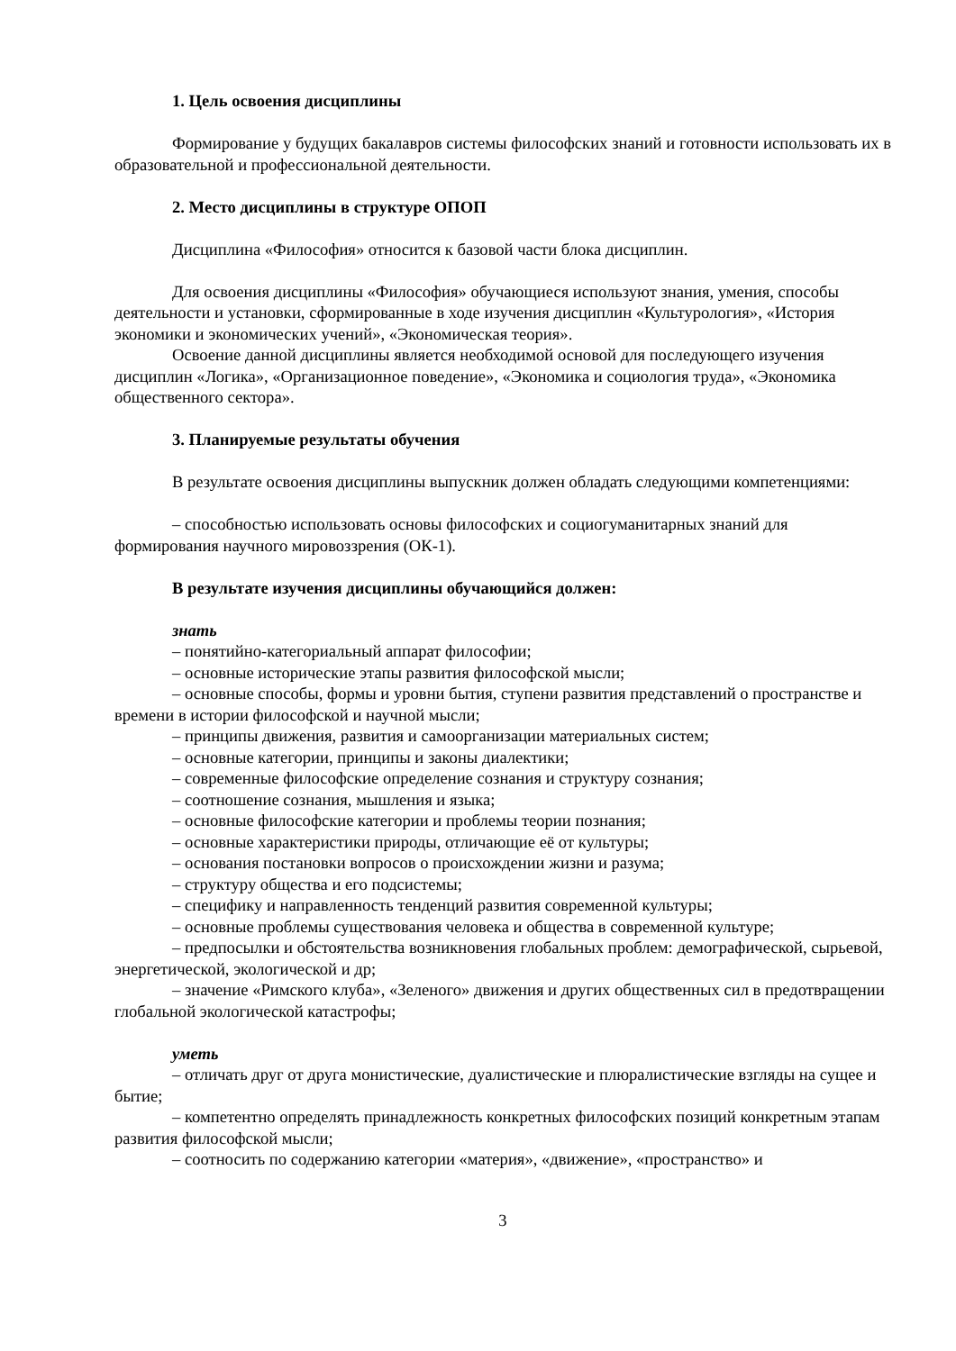1. Цель освоения дисциплины
Формирование у будущих бакалавров системы философских знаний и готовности использовать их в образовательной и профессиональной деятельности.
2. Место дисциплины в структуре ОПОП
Дисциплина «Философия» относится к базовой части блока дисциплин.
Для освоения дисциплины «Философия» обучающиеся используют знания, умения, способы деятельности и установки, сформированные в ходе изучения дисциплин «Культурология», «История экономики и экономических учений», «Экономическая теория».
Освоение данной дисциплины является необходимой основой для последующего изучения дисциплин «Логика», «Организационное поведение», «Экономика и социология труда», «Экономика общественного сектора».
3. Планируемые результаты обучения
В результате освоения дисциплины выпускник должен обладать следующими компетенциями:
– способностью использовать основы философских и социогуманитарных знаний для формирования научного мировоззрения (ОК-1).
В результате изучения дисциплины обучающийся должен:
знать
– понятийно-категориальный аппарат философии;
– основные исторические этапы развития философской мысли;
– основные способы, формы и уровни бытия, ступени развития представлений о пространстве и времени в истории философской и научной мысли;
– принципы движения, развития и самоорганизации материальных систем;
– основные категории, принципы и законы диалектики;
– современные философские определение сознания и структуру сознания;
– соотношение сознания, мышления и языка;
– основные философские категории и проблемы теории познания;
– основные характеристики природы, отличающие её от культуры;
– основания постановки вопросов о происхождении жизни и разума;
– структуру общества и его подсистемы;
– специфику и направленность тенденций развития современной культуры;
– основные проблемы существования человека и общества в современной культуре;
– предпосылки и обстоятельства возникновения глобальных проблем: демографической, сырьевой, энергетической, экологической и др;
– значение «Римского клуба», «Зеленого» движения и других общественных сил в предотвращении глобальной экологической катастрофы;
уметь
– отличать друг от друга монистические, дуалистические и плюралистические взгляды на сущее и бытие;
– компетентно определять принадлежность конкретных философских позиций конкретным этапам развития философской мысли;
– соотносить по содержанию категории «материя», «движение», «пространство» и
3